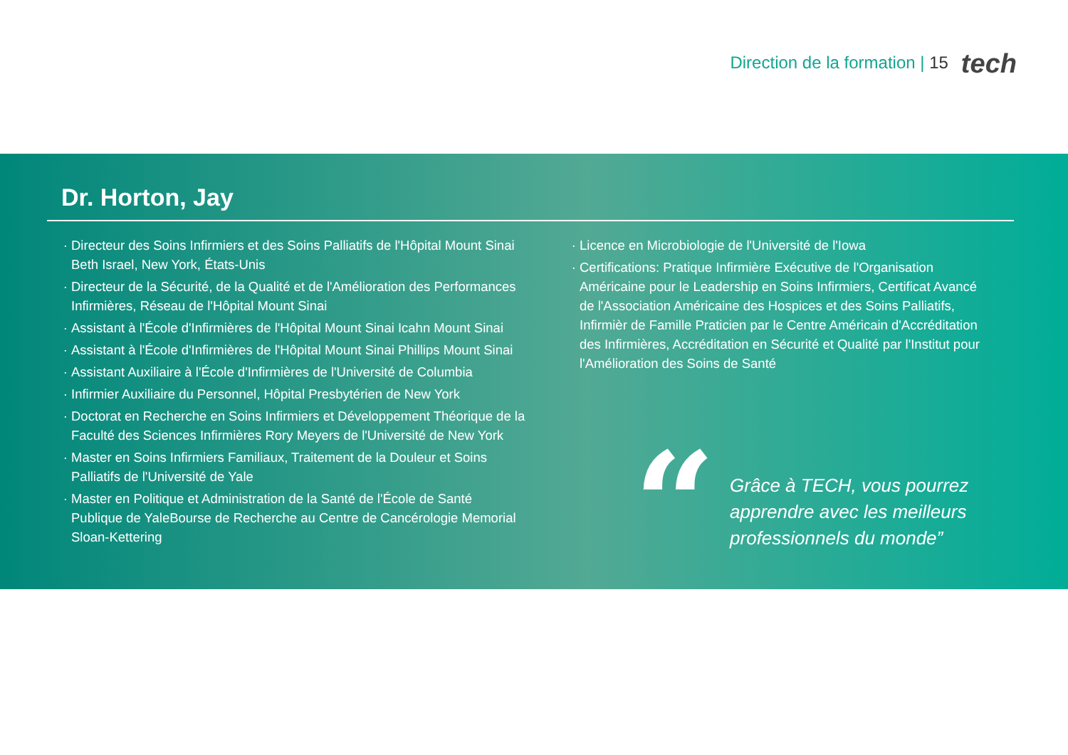Direction de la formation | 15
tech
Dr. Horton, Jay
Directeur des Soins Infirmiers et des Soins Palliatifs de l'Hôpital Mount Sinai Beth Israel, New York, États-Unis
Directeur de la Sécurité, de la Qualité et de l'Amélioration des Performances Infirmières, Réseau de l'Hôpital Mount Sinai
Assistant à l'École d'Infirmières de l'Hôpital Mount Sinai Icahn Mount Sinai
Assistant à l'École d'Infirmières de l'Hôpital Mount Sinai Phillips Mount Sinai
Assistant Auxiliaire à l'École d'Infirmières de l'Université de Columbia
Infirmier Auxiliaire du Personnel, Hôpital Presbytérien de New York
Doctorat en Recherche en Soins Infirmiers et Développement Théorique de la Faculté des Sciences Infirmières Rory Meyers de l'Université de New York
Master en Soins Infirmiers Familiaux, Traitement de la Douleur et Soins Palliatifs de l'Université de Yale
Master en Politique et Administration de la Santé de l'École de Santé Publique de YaleBourse de Recherche au Centre de Cancérologie Memorial Sloan-Kettering
Licence en Microbiologie de l'Université de l'Iowa
Certifications: Pratique Infirmière Exécutive de l'Organisation Américaine pour le Leadership en Soins Infirmiers, Certificat Avancé de l'Association Américaine des Hospices et des Soins Palliatifs, Infirmièr de Famille Praticien par le Centre Américain d'Accréditation des Infirmières, Accréditation en Sécurité et Qualité par l'Institut pour l'Amélioration des Soins de Santé
“
Grâce à TECH, vous pourrez apprendre avec les meilleurs professionnels du monde”